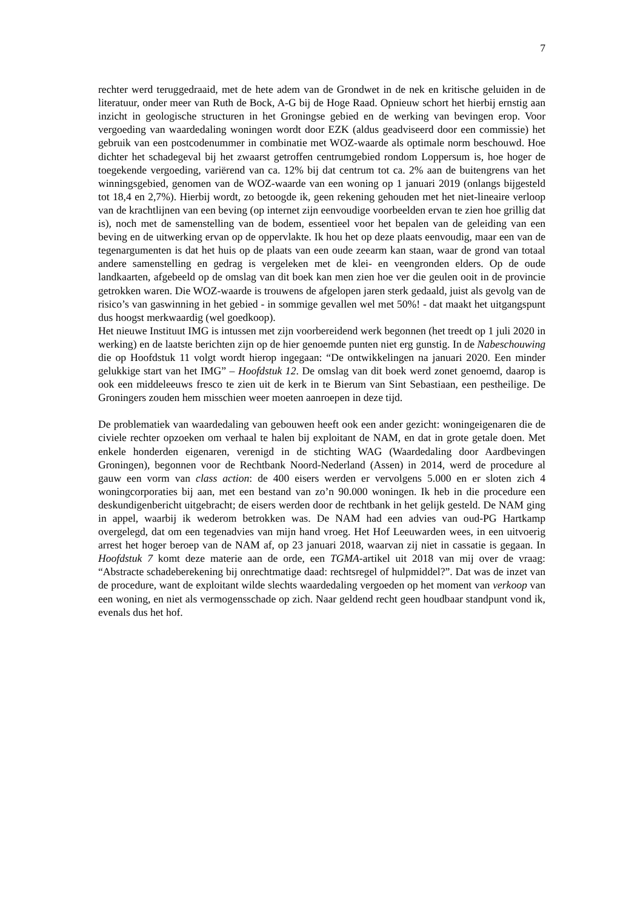7
rechter werd teruggedraaid, met de hete adem van de Grondwet in de nek en kritische geluiden in de literatuur, onder meer van Ruth de Bock, A-G bij de Hoge Raad. Opnieuw schort het hierbij ernstig aan inzicht in geologische structuren in het Groningse gebied en de werking van bevingen erop. Voor vergoeding van waardedaling woningen wordt door EZK (aldus geadviseerd door een commissie) het gebruik van een postcodenummer in combinatie met WOZ-waarde als optimale norm beschouwd. Hoe dichter het schadegeval bij het zwaarst getroffen centrumgebied rondom Loppersum is, hoe hoger de toegekende vergoeding, variërend van ca. 12% bij dat centrum tot ca. 2% aan de buitengrens van het winningsgebied, genomen van de WOZ-waarde van een woning op 1 januari 2019 (onlangs bijgesteld tot 18,4 en 2,7%). Hierbij wordt, zo betoogde ik, geen rekening gehouden met het niet-lineaire verloop van de krachtlijnen van een beving (op internet zijn eenvoudige voorbeelden ervan te zien hoe grillig dat is), noch met de samenstelling van de bodem, essentieel voor het bepalen van de geleiding van een beving en de uitwerking ervan op de oppervlakte. Ik hou het op deze plaats eenvoudig, maar een van de tegenargumenten is dat het huis op de plaats van een oude zeearm kan staan, waar de grond van totaal andere samenstelling en gedrag is vergeleken met de klei- en veengronden elders. Op de oude landkaarten, afgebeeld op de omslag van dit boek kan men zien hoe ver die geulen ooit in de provincie getrokken waren. Die WOZ-waarde is trouwens de afgelopen jaren sterk gedaald, juist als gevolg van de risico’s van gaswinning in het gebied - in sommige gevallen wel met 50%! - dat maakt het uitgangspunt dus hoogst merkwaardig (wel goedkoop).
Het nieuwe Instituut IMG is intussen met zijn voorbereidend werk begonnen (het treedt op 1 juli 2020 in werking) en de laatste berichten zijn op de hier genoemde punten niet erg gunstig. In de Nabeschouwing die op Hoofdstuk 11 volgt wordt hierop ingegaan: “De ontwikkelingen na januari 2020. Een minder gelukkige start van het IMG” – Hoofdstuk 12. De omslag van dit boek werd zonet genoemd, daarop is ook een middeleeuws fresco te zien uit de kerk in te Bierum van Sint Sebastiaan, een pestheilige. De Groningers zouden hem misschien weer moeten aanroepen in deze tijd.
De problematiek van waardedaling van gebouwen heeft ook een ander gezicht: woningeigenaren die de civiele rechter opzoeken om verhaal te halen bij exploitant de NAM, en dat in grote getale doen. Met enkele honderden eigenaren, verenigd in de stichting WAG (Waardedaling door Aardbevingen Groningen), begonnen voor de Rechtbank Noord-Nederland (Assen) in 2014, werd de procedure al gauw een vorm van class action: de 400 eisers werden er vervolgens 5.000 en er sloten zich 4 woningcorporaties bij aan, met een bestand van zo’n 90.000 woningen. Ik heb in die procedure een deskundigenbericht uitgebracht; de eisers werden door de rechtbank in het gelijk gesteld. De NAM ging in appel, waarbij ik wederom betrokken was. De NAM had een advies van oud-PG Hartkamp overgelegd, dat om een tegenadvies van mijn hand vroeg. Het Hof Leeuwarden wees, in een uitvoerig arrest het hoger beroep van de NAM af, op 23 januari 2018, waarvan zij niet in cassatie is gegaan. In Hoofdstuk 7 komt deze materie aan de orde, een TGMA-artikel uit 2018 van mij over de vraag: “Abstracte schadeberekening bij onrechtmatige daad: rechtsregel of hulpmiddel?”. Dat was de inzet van de procedure, want de exploitant wilde slechts waardedaling vergoeden op het moment van verkoop van een woning, en niet als vermogensschade op zich. Naar geldend recht geen houdbaar standpunt vond ik, evenals dus het hof.